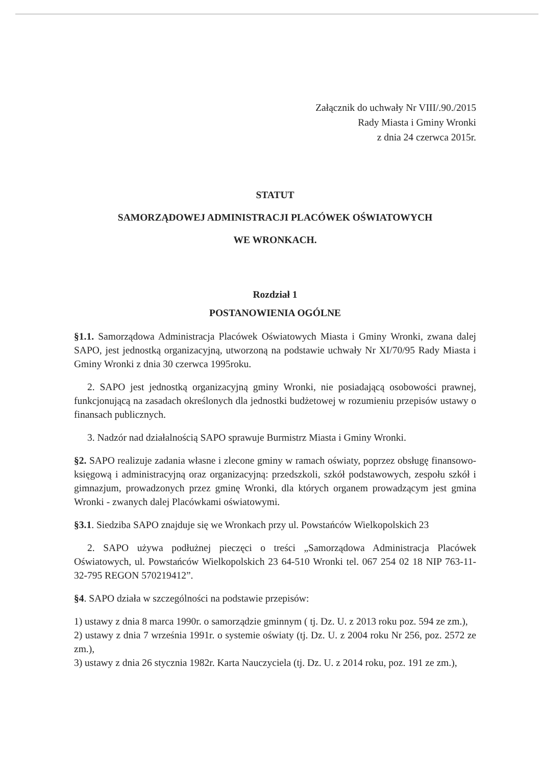Załącznik do uchwały Nr VIII/.90./2015
Rady Miasta i Gminy Wronki
z dnia 24 czerwca 2015r.
STATUT
SAMORZĄDOWEJ ADMINISTRACJI PLACÓWEK OŚWIATOWYCH
WE WRONKACH.
Rozdział 1
POSTANOWIENIA OGÓLNE
§1.1. Samorządowa Administracja Placówek Oświatowych Miasta i Gminy Wronki, zwana dalej SAPO, jest jednostką organizacyjną, utworzoną na podstawie uchwały Nr XI/70/95 Rady Miasta i Gminy Wronki z dnia 30 czerwca 1995roku.
2. SAPO jest jednostką organizacyjną gminy Wronki, nie posiadającą osobowości prawnej, funkcjonującą na zasadach określonych dla jednostki budżetowej w rozumieniu przepisów ustawy o finansach publicznych.
3. Nadzór nad działalnością SAPO sprawuje Burmistrz Miasta i Gminy Wronki.
§2. SAPO realizuje zadania własne i zlecone gminy w ramach oświaty, poprzez obsługę finansowo-księgową i administracyjną oraz organizacyjną: przedszkoli, szkół podstawowych, zespołu szkół i gimnazjum, prowadzonych przez gminę Wronki, dla których organem prowadzącym jest gmina Wronki - zwanych dalej Placówkami oświatowymi.
§3.1. Siedziba SAPO znajduje się we Wronkach przy ul. Powstańców Wielkopolskich 23
2. SAPO używa podłużnej pieczęci o treści „Samorządowa Administracja Placówek Oświatowych, ul. Powstańców Wielkopolskich 23 64-510 Wronki tel. 067 254 02 18 NIP 763-11-32-795 REGON 570219412”.
§4. SAPO działa w szczególności na podstawie przepisów:
1) ustawy z dnia 8 marca 1990r. o samorządzie gminnym ( tj. Dz. U. z 2013 roku poz. 594 ze zm.),
2) ustawy z dnia 7 września 1991r. o systemie oświaty (tj. Dz. U. z 2004 roku Nr 256, poz. 2572 ze zm.),
3) ustawy z dnia 26 stycznia 1982r. Karta Nauczyciela (tj. Dz. U. z 2014 roku, poz. 191 ze zm.),